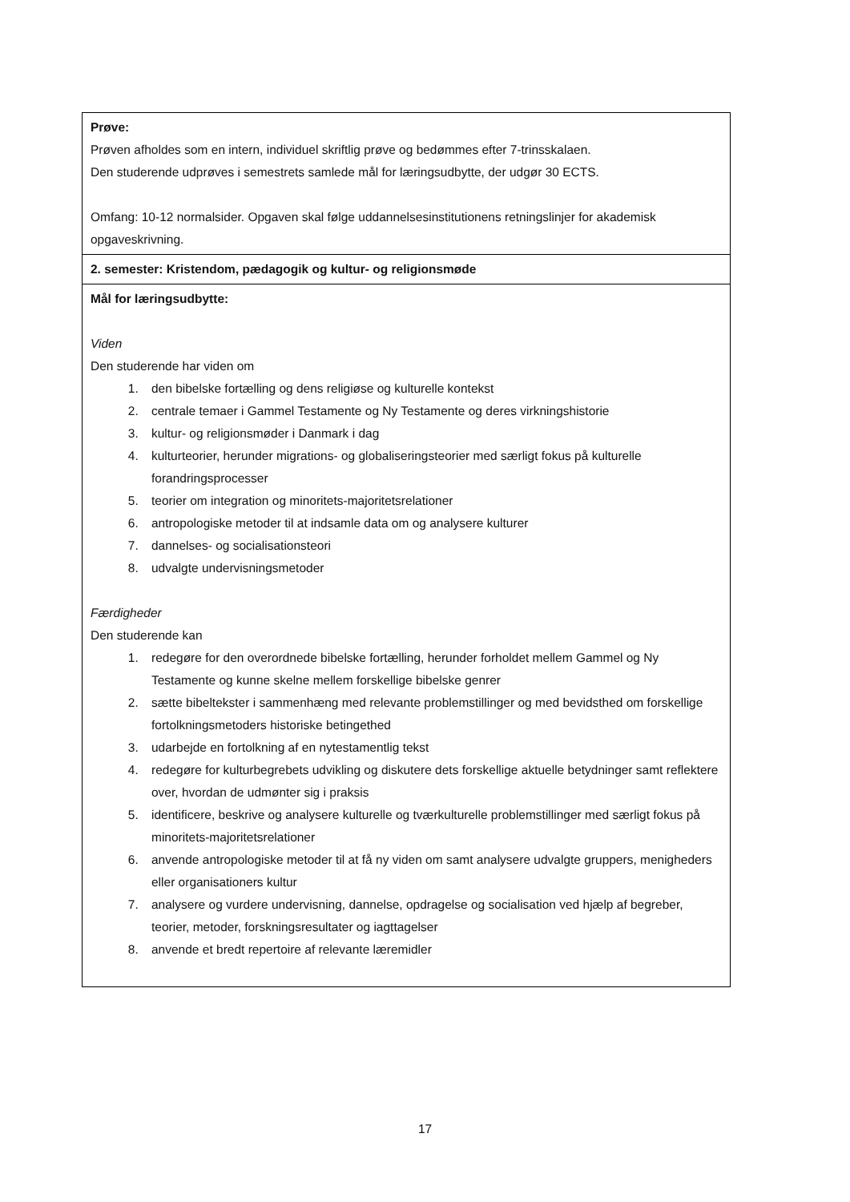| Prøve: Prøven afholdes som en intern, individuel skriftlig prøve og bedømmes efter 7-trinsskalaen. Den studerende udprøves i semestrets samlede mål for læringsudbytte, der udgør 30 ECTS. Omfang: 10-12 normalsider. Opgaven skal følge uddannelsesinstitutionens retningslinjer for akademisk opgaveskrivning. |
| 2. semester: Kristendom, pædagogik og kultur- og religionsmøde |
| Mål for læringsudbytte: Viden Den studerende har viden om 1. den bibelske fortælling og dens religiøse og kulturelle kontekst 2. centrale temaer i Gammel Testamente og Ny Testamente og deres virkningshistorie 3. kultur- og religionsmøder i Danmark i dag 4. kulturteorier, herunder migrations- og globaliseringsteorier med særligt fokus på kulturelle forandringsprocesser 5. teorier om integration og minoritets-majoritetsrelationer 6. antropologiske metoder til at indsamle data om og analysere kulturer 7. dannelses- og socialisationsteori 8. udvalgte undervisningsmetoder Færdigheder Den studerende kan 1. redegøre for den overordnede bibelske fortælling, herunder forholdet mellem Gammel og Ny Testamente og kunne skelne mellem forskellige bibelske genrer 2. sætte bibeltekster i sammenhæng med relevante problemstillinger og med bevidsthed om forskellige fortolkningsmetoders historiske betingethed 3. udarbejde en fortolkning af en nytestamentlig tekst 4. redegøre for kulturbegrebets udvikling og diskutere dets forskellige aktuelle betydninger samt reflektere over, hvordan de udmønter sig i praksis 5. identificere, beskrive og analysere kulturelle og tværkulturelle problemstillinger med særligt fokus på minoritets-majoritetsrelationer 6. anvende antropologiske metoder til at få ny viden om samt analysere udvalgte gruppers, menigheders eller organisationers kultur 7. analysere og vurdere undervisning, dannelse, opdragelse og socialisation ved hjælp af begreber, teorier, metoder, forskningsresultater og iagttagelser 8. anvende et bredt repertoire af relevante læremidler |
17